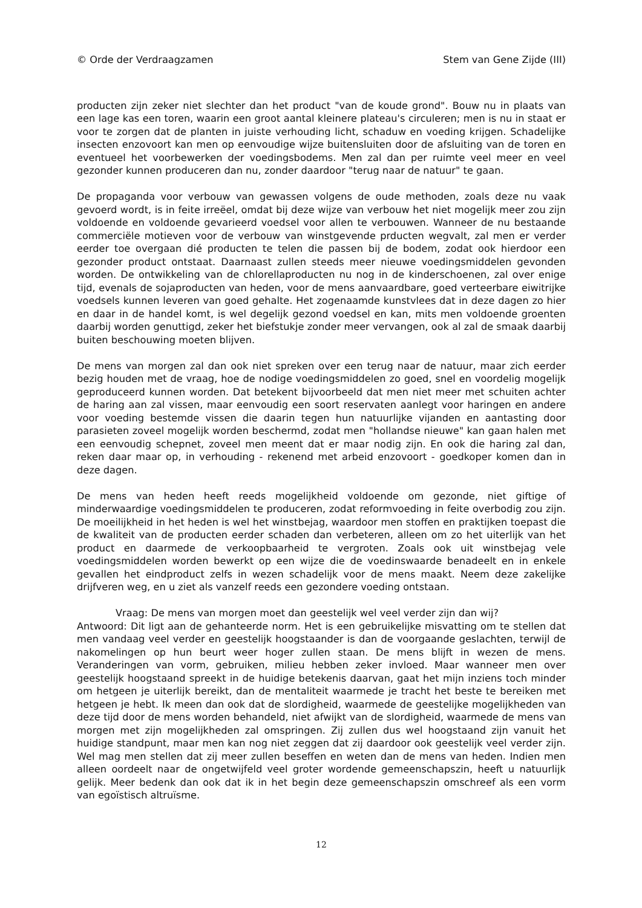© Orde der Verdraagzamen Stem van Gene Zijde (III)
producten zijn zeker niet slechter dan het product "van de koude grond". Bouw nu in plaats van een lage kas een toren, waarin een groot aantal kleinere plateau's circuleren; men is nu in staat er voor te zorgen dat de planten in juiste verhouding licht, schaduw en voeding krijgen. Schadelijke insecten enzovoort kan men op eenvoudige wijze buitensluiten door de afsluiting van de toren en eventueel het voorbewerken der voedingsbodems. Men zal dan per ruimte veel meer en veel gezonder kunnen produceren dan nu, zonder daardoor "terug naar de natuur" te gaan.
De propaganda voor verbouw van gewassen volgens de oude methoden, zoals deze nu vaak gevoerd wordt, is in feite irreëel, omdat bij deze wijze van verbouw het niet mogelijk meer zou zijn voldoende en voldoende gevarieerd voedsel voor allen te verbouwen. Wanneer de nu bestaande commerciële motieven voor de verbouw van winstgevende prducten wegvalt, zal men er verder eerder toe overgaan dié producten te telen die passen bij de bodem, zodat ook hierdoor een gezonder product ontstaat. Daarnaast zullen steeds meer nieuwe voedingsmiddelen gevonden worden. De ontwikkeling van de chlorellaproducten nu nog in de kinderschoenen, zal over enige tijd, evenals de sojaproducten van heden, voor de mens aanvaardbare, goed verteerbare eiwitrijke voedsels kunnen leveren van goed gehalte. Het zogenaamde kunstvlees dat in deze dagen zo hier en daar in de handel komt, is wel degelijk gezond voedsel en kan, mits men voldoende groenten daarbij worden genuttigd, zeker het biefstukje zonder meer vervangen, ook al zal de smaak daarbij buiten beschouwing moeten blijven.
De mens van morgen zal dan ook niet spreken over een terug naar de natuur, maar zich eerder bezig houden met de vraag, hoe de nodige voedingsmiddelen zo goed, snel en voordelig mogelijk geproduceerd kunnen worden. Dat betekent bijvoorbeeld dat men niet meer met schuiten achter de haring aan zal vissen, maar eenvoudig een soort reservaten aanlegt voor haringen en andere voor voeding bestemde vissen die daarin tegen hun natuurlijke vijanden en aantasting door parasieten zoveel mogelijk worden beschermd, zodat men "hollandse nieuwe" kan gaan halen met een eenvoudig schepnet, zoveel men meent dat er maar nodig zijn. En ook die haring zal dan, reken daar maar op, in verhouding - rekenend met arbeid enzovoort - goedkoper komen dan in deze dagen.
De mens van heden heeft reeds mogelijkheid voldoende om gezonde, niet giftige of minderwaardige voedingsmiddelen te produceren, zodat reformvoeding in feite overbodig zou zijn. De moeilijkheid in het heden is wel het winstbejag, waardoor men stoffen en praktijken toepast die de kwaliteit van de producten eerder schaden dan verbeteren, alleen om zo het uiterlijk van het product en daarmede de verkoopbaarheid te vergroten. Zoals ook uit winstbejag vele voedingsmiddelen worden bewerkt op een wijze die de voedinswaarde benadeelt en in enkele gevallen het eindproduct zelfs in wezen schadelijk voor de mens maakt. Neem deze zakelijke drijfveren weg, en u ziet als vanzelf reeds een gezondere voeding ontstaan.
Vraag: De mens van morgen moet dan geestelijk wel veel verder zijn dan wij?
Antwoord: Dit ligt aan de gehanteerde norm. Het is een gebruikelijke misvatting om te stellen dat men vandaag veel verder en geestelijk hoogstaander is dan de voorgaande geslachten, terwijl de nakomelingen op hun beurt weer hoger zullen staan. De mens blijft in wezen de mens. Veranderingen van vorm, gebruiken, milieu hebben zeker invloed. Maar wanneer men over geestelijk hoogstaand spreekt in de huidige betekenis daarvan, gaat het mijn inziens toch minder om hetgeen je uiterlijk bereikt, dan de mentaliteit waarmede je tracht het beste te bereiken met hetgeen je hebt. Ik meen dan ook dat de slordigheid, waarmede de geestelijke mogelijkheden van deze tijd door de mens worden behandeld, niet afwijkt van de slordigheid, waarmede de mens van morgen met zijn mogelijkheden zal omspringen. Zij zullen dus wel hoogstaand zijn vanuit het huidige standpunt, maar men kan nog niet zeggen dat zij daardoor ook geestelijk veel verder zijn. Wel mag men stellen dat zij meer zullen beseffen en weten dan de mens van heden. Indien men alleen oordeelt naar de ongetwijfeld veel groter wordende gemeenschapszin, heeft u natuurlijk gelijk. Meer bedenk dan ook dat ik in het begin deze gemeenschapszin omschreef als een vorm van egoïstisch altruïsme.
12